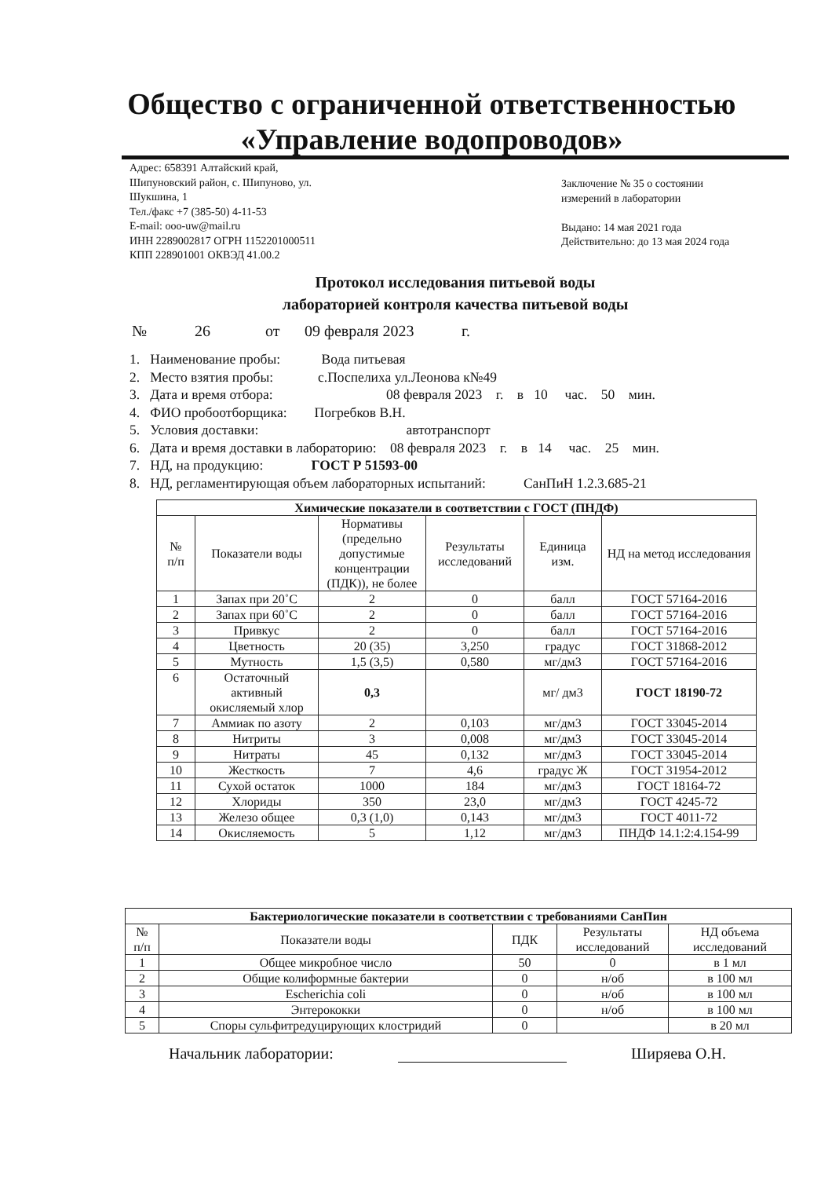Общество с ограниченной ответственностью
«Управление водопроводов»
Адрес: 658391 Алтайский край,
Шипуновский район, с. Шипуново, ул.
Шукшина, 1
Тел./факс +7 (385-50) 4-11-53
E-mail: ooo-uw@mail.ru
ИНН 2289002817 ОГРН 1152201000511
КПП 228901001 ОКВЭД 41.00.2
Заключение № 35 о состоянии
измерений в лаборатории
Выдано: 14 мая 2021 года
Действительно: до 13 мая 2024 года
Протокол исследования питьевой воды
лабораторией контроля качества питьевой воды
№ 26 от 09 февраля 2023 г.
1. Наименование пробы: Вода питьевая
2. Место взятия пробы: с.Поспелиха ул.Леонова к№49
3. Дата и время отбора: 08 февраля 2023 г. в 10 час. 50 мин.
4. ФИО пробоотборщика: Погребков В.Н.
5. Условия доставки: автотранспорт
6. Дата и время доставки в лабораторию: 08 февраля 2023 г. в 14 час. 25 мин.
7. НД, на продукцию: ГОСТ Р 51593-00
8. НД, регламентирующая объем лабораторных испытаний: СанПиН 1.2.3.685-21
| Химические показатели в соответствии с ГОСТ (ПНДФ) | | | | | |
| --- | --- | --- | --- | --- | --- |
| № п/п | Показатели воды | Нормативы (предельно допустимые концентрации (ПДК)), не более | Результаты исследований | Единица изм. | НД на метод исследования |
| 1 | Запах при 20˚С | 2 | 0 | балл | ГОСТ 57164-2016 |
| 2 | Запах при 60˚С | 2 | 0 | балл | ГОСТ 57164-2016 |
| 3 | Привкус | 2 | 0 | балл | ГОСТ 57164-2016 |
| 4 | Цветность | 20 (35) | 3,250 | градус | ГОСТ 31868-2012 |
| 5 | Мутность | 1,5 (3,5) | 0,580 | мг/дм3 | ГОСТ 57164-2016 |
| 6 | Остаточный активный окисляемый хлор | 0,3 | | мг/ дм3 | ГОСТ 18190-72 |
| 7 | Аммиак по азоту | 2 | 0,103 | мг/дм3 | ГОСТ 33045-2014 |
| 8 | Нитриты | 3 | 0,008 | мг/дм3 | ГОСТ 33045-2014 |
| 9 | Нитраты | 45 | 0,132 | мг/дм3 | ГОСТ 33045-2014 |
| 10 | Жесткость | 7 | 4,6 | градус Ж | ГОСТ 31954-2012 |
| 11 | Сухой остаток | 1000 | 184 | мг/дм3 | ГОСТ 18164-72 |
| 12 | Хлориды | 350 | 23,0 | мг/дм3 | ГОСТ 4245-72 |
| 13 | Железо общее | 0,3 (1,0) | 0,143 | мг/дм3 | ГОСТ 4011-72 |
| 14 | Окисляемость | 5 | 1,12 | мг/дм3 | ПНДФ 14.1:2:4.154-99 |
| Бактериологические показатели в соответствии с требованиями СанПин | | | | |
| --- | --- | --- | --- | --- |
| № п/п | Показатели воды | ПДК | Результаты исследований | НД объема исследований |
| 1 | Общее микробное число | 50 | 0 | в 1 мл |
| 2 | Общие колиформные бактерии | 0 | н/об | в 100 мл |
| 3 | Escherichia coli | 0 | н/об | в 100 мл |
| 4 | Энтерококки | 0 | н/об | в 100 мл |
| 5 | Споры сульфитредуцирующих клостридий | 0 | | в 20 мл |
Начальник лаборатории: Ширяева О.Н.